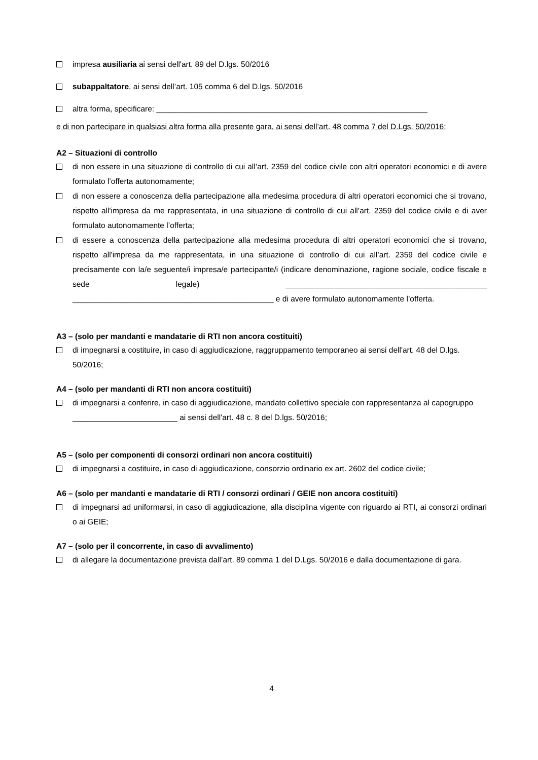impresa ausiliaria ai sensi dell'art. 89 del D.lgs. 50/2016
subappaltatore, ai sensi dell’art. 105 comma 6 del D.lgs. 50/2016
altra forma, specificare: ______________________________________________________________
e di non partecipare in qualsiasi altra forma alla presente gara, ai sensi dell’art. 48 comma 7 del D.Lgs. 50/2016;
A2 – Situazioni di controllo
di non essere in una situazione di controllo di cui all’art. 2359 del codice civile con altri operatori economici e di avere formulato l’offerta autonomamente;
di non essere a conoscenza della partecipazione alla medesima procedura di altri operatori economici che si trovano, rispetto all'impresa da me rappresentata, in una situazione di controllo di cui all’art. 2359 del codice civile e di aver formulato autonomamente l’offerta;
di essere a conoscenza della partecipazione alla medesima procedura di altri operatori economici che si trovano, rispetto all'impresa da me rappresentata, in una situazione di controllo di cui all’art. 2359 del codice civile e precisamente con la/e seguente/i impresa/e partecipante/i (indicare denominazione, ragione sociale, codice fiscale e sede legale) ______________________________________________ ______________________________________________ e di avere formulato autonomamente l’offerta.
A3 – (solo per mandanti e mandatarie di RTI non ancora costituiti)
di impegnarsi a costituire, in caso di aggiudicazione, raggruppamento temporaneo ai sensi dell'art. 48 del D.lgs. 50/2016;
A4 – (solo per mandanti di RTI non ancora costituiti)
di impegnarsi a conferire, in caso di aggiudicazione, mandato collettivo speciale con rappresentanza al capogruppo ________________________ ai sensi dell'art. 48 c. 8 del D.lgs. 50/2016;
A5 – (solo per componenti di consorzi ordinari non ancora costituiti)
di impegnarsi a costituire, in caso di aggiudicazione, consorzio ordinario ex art. 2602 del codice civile;
A6 – (solo per mandanti e mandatarie di RTI / consorzi ordinari / GEIE non ancora costituiti)
di impegnarsi ad uniformarsi, in caso di aggiudicazione, alla disciplina vigente con riguardo ai RTI, ai consorzi ordinari o ai GEIE;
A7 – (solo per il concorrente, in caso di avvalimento)
di allegare la documentazione prevista dall’art. 89 comma 1 del D.Lgs. 50/2016 e dalla documentazione di gara.
4